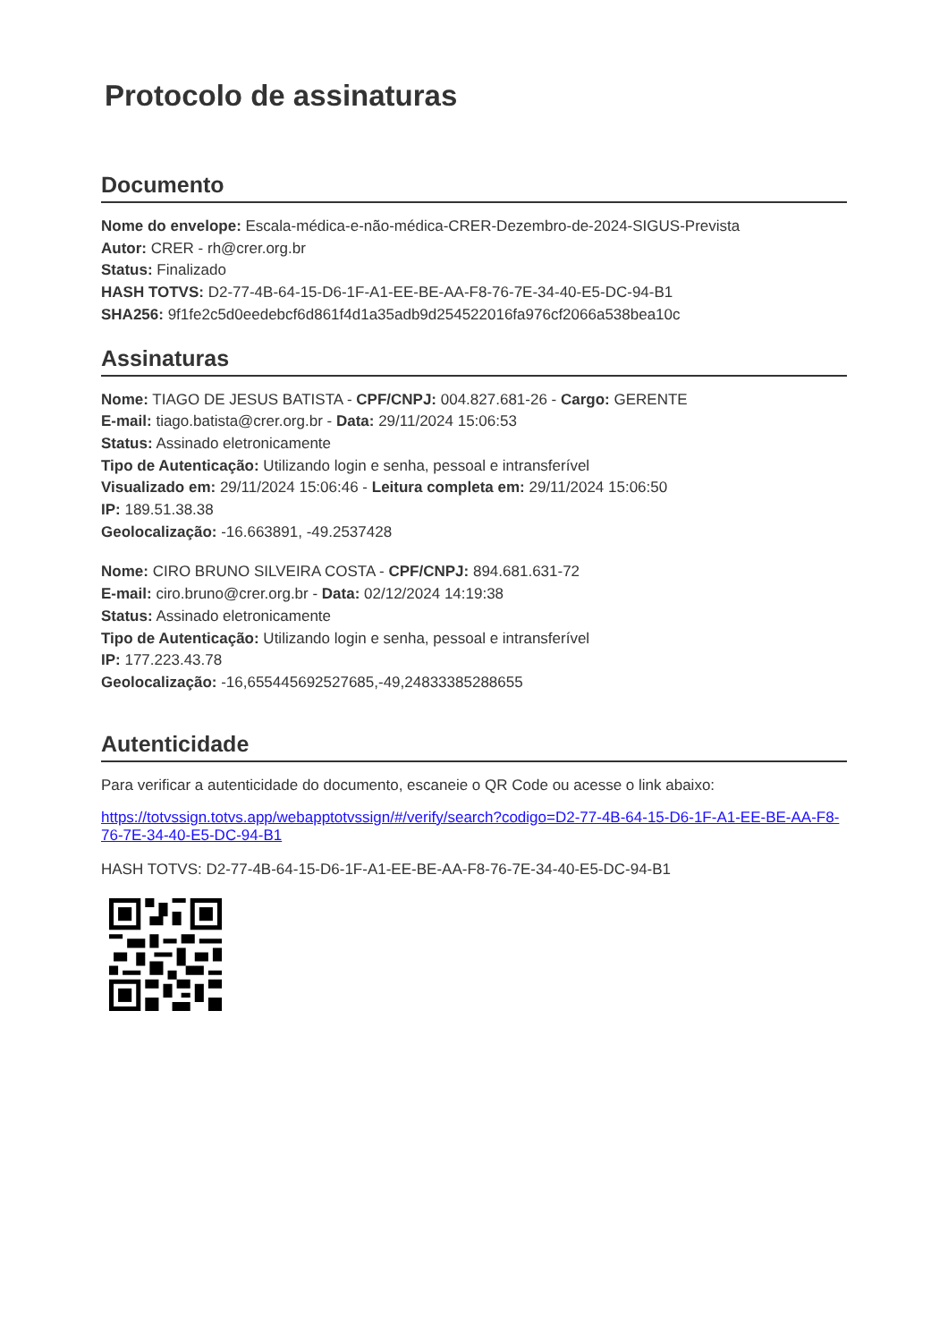Protocolo de assinaturas
Documento
Nome do envelope: Escala-médica-e-não-médica-CRER-Dezembro-de-2024-SIGUS-Prevista
Autor: CRER - rh@crer.org.br
Status: Finalizado
HASH TOTVS: D2-77-4B-64-15-D6-1F-A1-EE-BE-AA-F8-76-7E-34-40-E5-DC-94-B1
SHA256: 9f1fe2c5d0eedebcf6d861f4d1a35adb9d254522016fa976cf2066a538bea10c
Assinaturas
Nome: TIAGO DE JESUS BATISTA - CPF/CNPJ: 004.827.681-26 - Cargo: GERENTE
E-mail: tiago.batista@crer.org.br - Data: 29/11/2024 15:06:53
Status: Assinado eletronicamente
Tipo de Autenticação: Utilizando login e senha, pessoal e intransferível
Visualizado em: 29/11/2024 15:06:46 - Leitura completa em: 29/11/2024 15:06:50
IP: 189.51.38.38
Geolocalização: -16.663891, -49.2537428
Nome: CIRO BRUNO SILVEIRA COSTA - CPF/CNPJ: 894.681.631-72
E-mail: ciro.bruno@crer.org.br - Data: 02/12/2024 14:19:38
Status: Assinado eletronicamente
Tipo de Autenticação: Utilizando login e senha, pessoal e intransferível
IP: 177.223.43.78
Geolocalização: -16,655445692527685,-49,24833385288655
Autenticidade
Para verificar a autenticidade do documento, escaneie o QR Code ou acesse o link abaixo:
https://totvssign.totvs.app/webapptotvssign/#/verify/search?codigo=D2-77-4B-64-15-D6-1F-A1-EE-BE-AA-F8-76-7E-34-40-E5-DC-94-B1
HASH TOTVS: D2-77-4B-64-15-D6-1F-A1-EE-BE-AA-F8-76-7E-34-40-E5-DC-94-B1